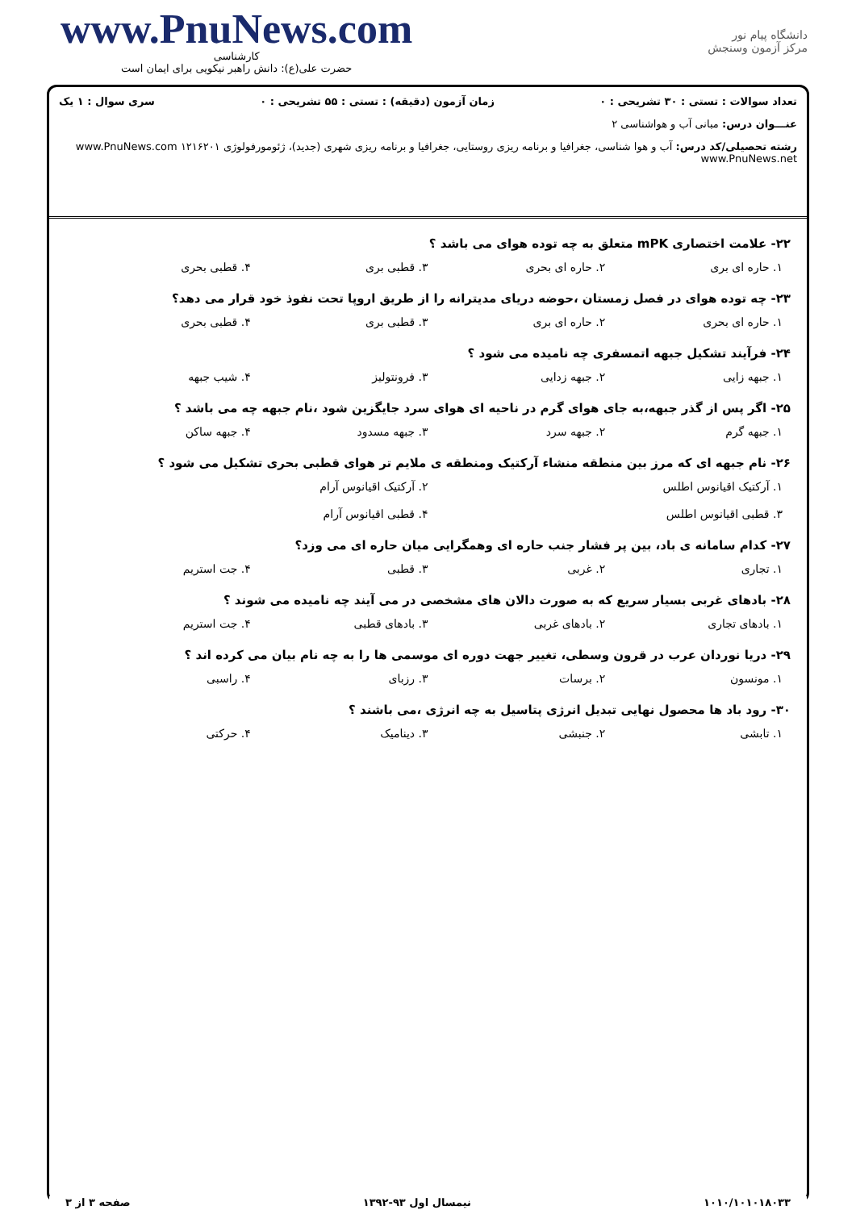www.PnuNews.com
کارشناسی
حضرت علی(ع): دانش راهبر نیکویی برای ایمان است
دانشگاه پیام نور
مرکز آزمون وسنجش
تعداد سوالات : تستی : ۳۰ تشریحی : ۰ زمان آزمون (دقیقه) : تستی : ۵۵ تشریحی : ۰ سری سوال : ۱ یک
عنـــوان درس: مبانی آب و هواشناسی ۲
رشته تحصیلی/کد درس: آب و هوا شناسی، جغرافیا و برنامه ریزی روستایی، جغرافیا و برنامه ریزی شهری (جدید)، ژئومورفولوژی ۱۲۱۶۲۰۱ www.PnuNews.com www.PnuNews.net
۲۲- علامت اختصاری mPK متعلق به چه توده هوای می باشد ؟
۱. حاره ای بری ۲. حاره ای بحری ۳. قطبی بری ۴. قطبی بحری
۲۳- چه توده هوای در فصل زمستان ،حوضه دریای مدیترانه را از طریق اروپا تحت نفوذ خود قرار می دهد؟
۱. حاره ای بحری ۲. حاره ای بری ۳. قطبی بری ۴. قطبی بحری
۲۴- فرآیند تشکیل جبهه اتمسفری چه نامیده می شود ؟
۱. جبهه زایی ۲. جبهه زدایی ۳. فرونتولیز ۴. شیب جبهه
۲۵- اگر پس از گذر جبهه،به جای هوای گرم در ناحیه ای هوای سرد جایگزین شود ،نام جبهه چه می باشد ؟
۱. جبهه گرم ۲. جبهه سرد ۳. جبهه مسدود ۴. جبهه ساکن
۲۶- نام جبهه ای که مرز بین منطقه منشاء آرکتیک ومنطقه ی ملایم تر هوای قطبی بحری تشکیل می شود ؟
۱. آرکتیک اقیانوس اطلس ۲. آرکتیک اقیانوس آرام ۳. قطبی اقیانوس اطلس ۴. قطبی اقیانوس آرام
۲۷- کدام سامانه ی باد، بین پر فشار جنب حاره ای وهمگرایی میان حاره ای می وزد؟
۱. تجاری ۲. غربی ۳. قطبی ۴. جت استریم
۲۸- بادهای غربی بسیار سریع که به صورت دالان های مشخصی در می آیند چه نامیده می شوند ؟
۱. بادهای تجاری ۲. بادهای غربی ۳. بادهای قطبی ۴. جت استریم
۲۹- دریا نوردان عرب در قرون وسطی، تغییر جهت دوره ای موسمی ها را به چه نام بیان می کرده اند ؟
۱. مونسون ۲. برسات ۳. رزبای ۴. راسبی
۳۰- رود باد ها محصول نهایی تبدیل انرژی پتاسیل به چه انرژی ،می باشند ؟
۱. تابشی ۲. جنبشی ۳. دینامیک ۴. حرکتی
۱۰۱۰/۱۰۱۰۱۸۰۳۳ نیمسال اول ۹۳-۱۳۹۲ صفحه ۳ از ۳